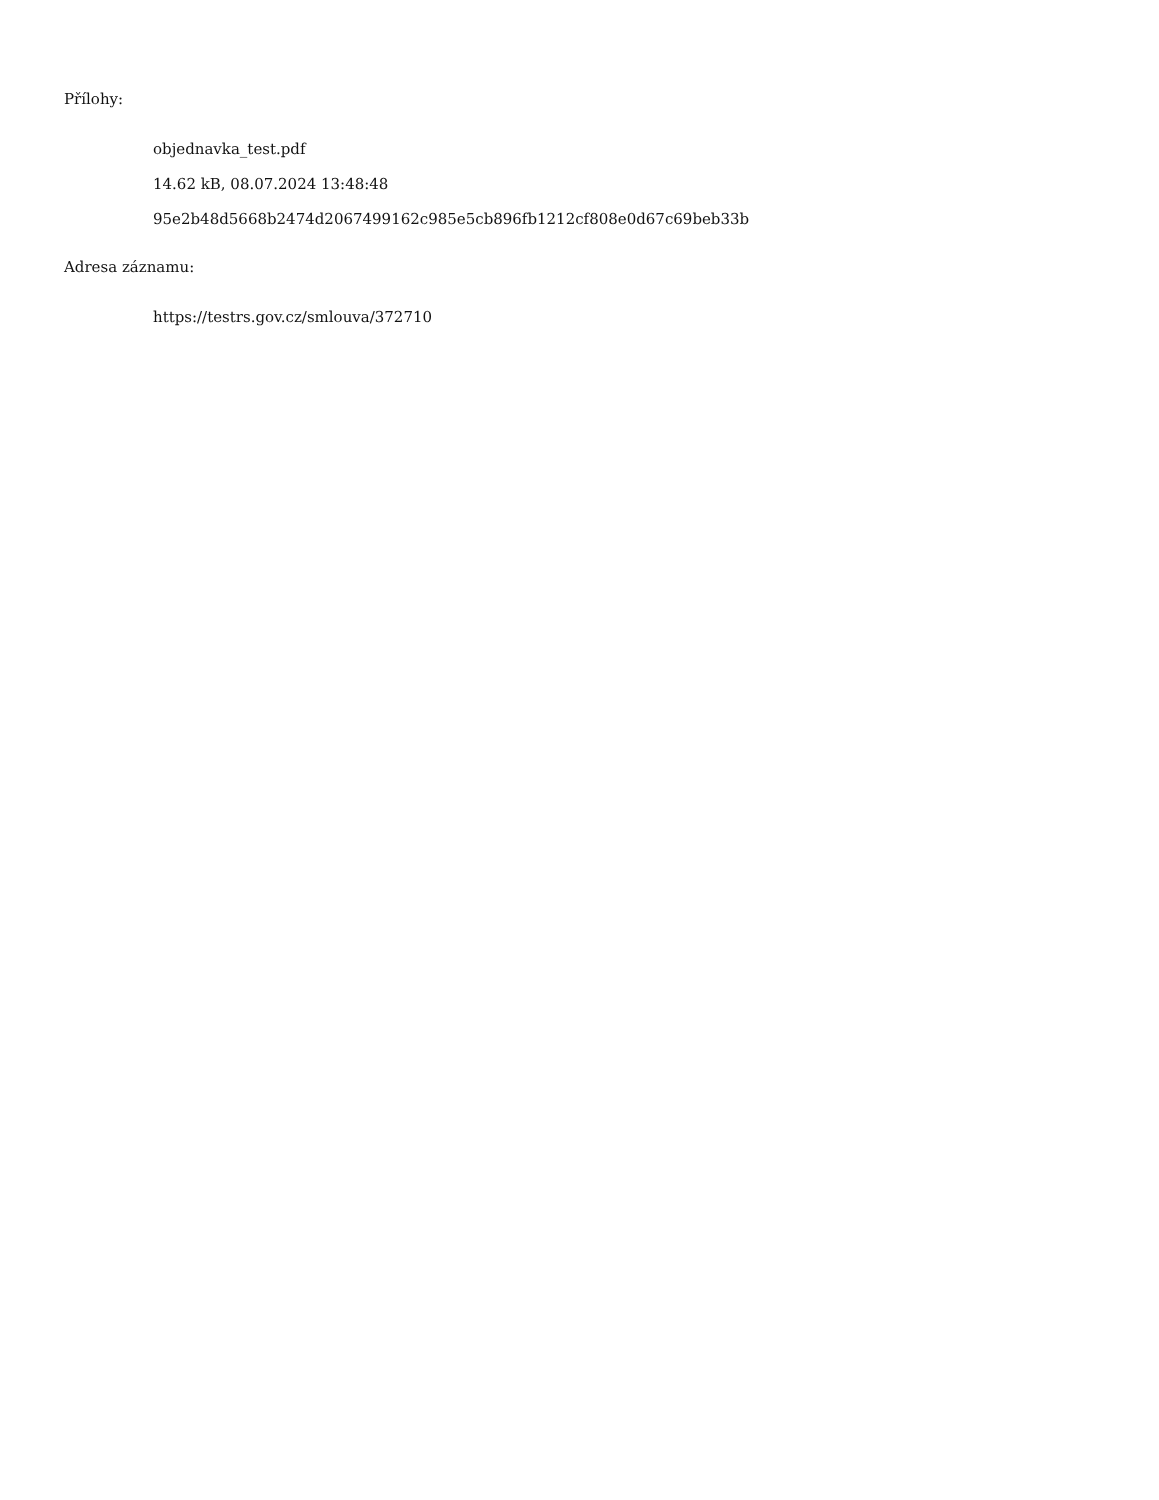Přílohy:
objednavka_test.pdf
14.62 kB, 08.07.2024 13:48:48
95e2b48d5668b2474d2067499162c985e5cb896fb1212cf808e0d67c69beb33b
Adresa záznamu:
https://testrs.gov.cz/smlouva/372710